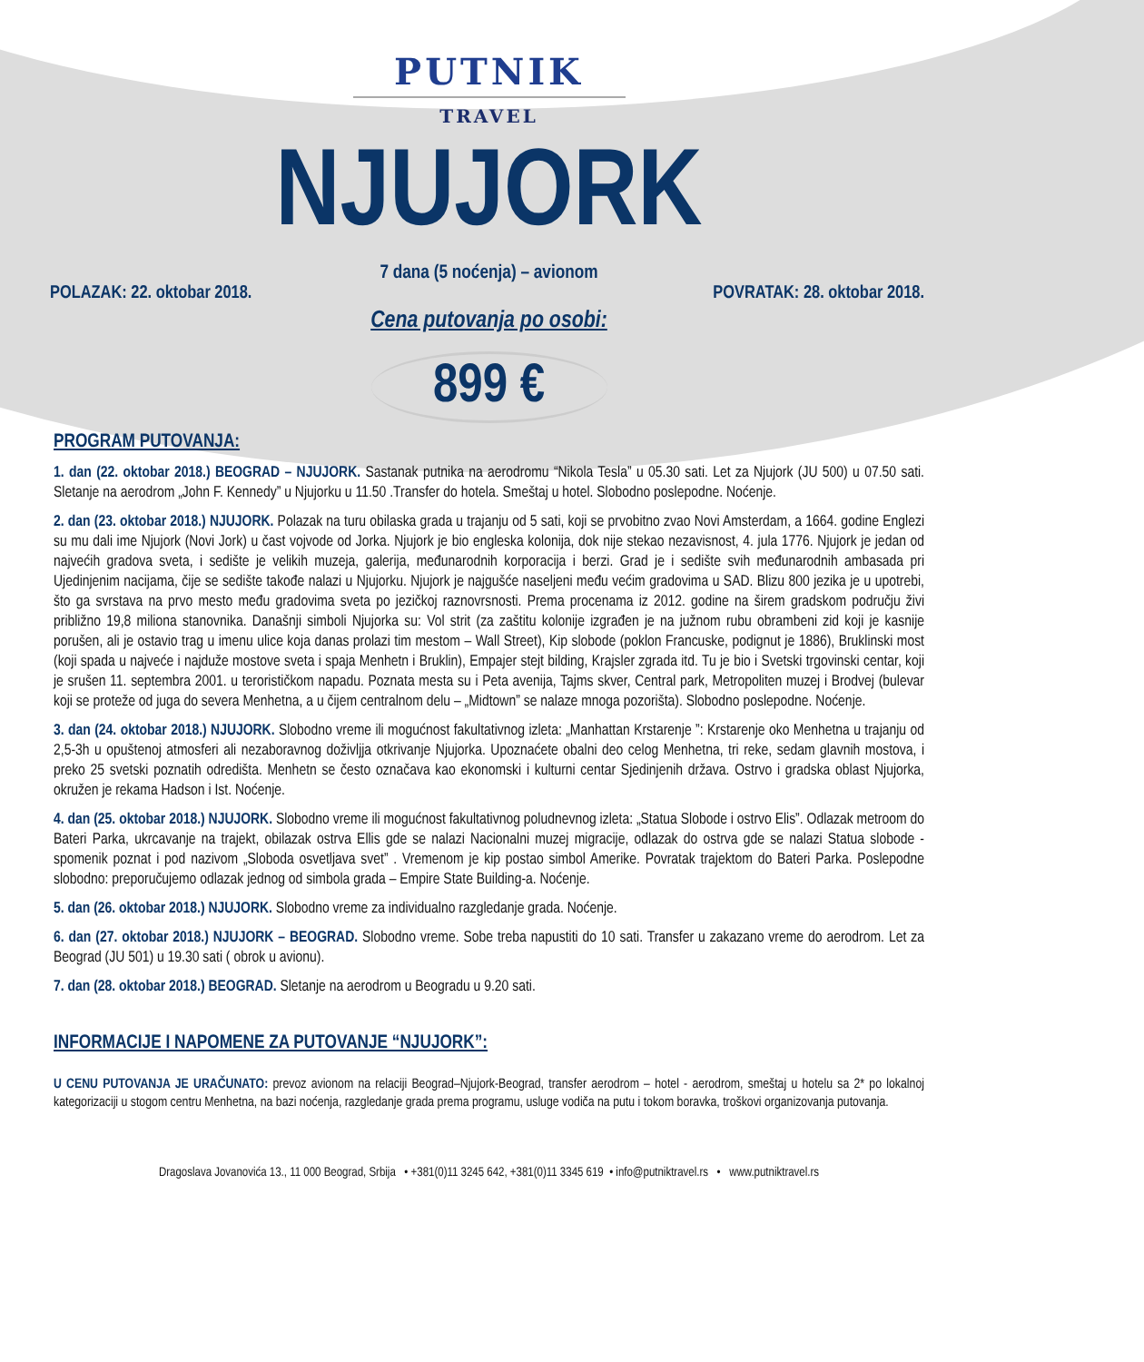PUTNIK
TRAVEL
NJUJORK
7 dana (5 noćenja) – avionom
POLAZAK: 22. oktobar 2018. POVRATAK: 28. oktobar 2018.
Cena putovanja po osobi:
899 €
PROGRAM PUTOVANJA:
1. dan (22. oktobar 2018.) BEOGRAD – NJUJORK. Sastanak putnika na aerodromu “Nikola Tesla” u 05.30 sati. Let za Njujork (JU 500) u 07.50 sati. Sletanje na aerodrom „John F. Kennedy” u Njujorku u 11.50 .Transfer do hotela. Smeštaj u hotel. Slobodno poslepodne. Noćenje.
2. dan (23. oktobar 2018.) NJUJORK. Polazak na turu obilaska grada u trajanju od 5 sati, koji se prvobitno zvao Novi Amsterdam, a 1664. godine Englezi su mu dali ime Njujork (Novi Jork) u čast vojvode od Jorka. Njujork je bio engleska kolonija, dok nije stekao nezavisnost, 4. jula 1776. Njujork je jedan od najvećih gradova sveta, i sedište je velikih muzeja, galerija, međunarodnih korporacija i berzi. Grad je i sedište svih međunarodnih ambasada pri Ujedinjenim nacijama, čije se sedište takođe nalazi u Njujorku. Njujork je najgušće naseljeni među većim gradovima u SAD. Blizu 800 jezika je u upotrebi, što ga svrstava na prvo mesto među gradovima sveta po jezičkoj raznovrsnosti. Prema procenama iz 2012. godine na širem gradskom području živi približno 19,8 miliona stanovnika. Današnji simboli Njujorka su: Vol strit (za zaštitu kolonije izgrađen je na južnom rubu obrambeni zid koji je kasnije porušen, ali je ostavio trag u imenu ulice koja danas prolazi tim mestom – Wall Street), Kip slobode (poklon Francuske, podignut je 1886), Bruklinski most (koji spada u najveće i najduže mostove sveta i spaja Menhetn i Bruklin), Empajer stejt bilding, Krajsler zgrada itd. Tu je bio i Svetski trgovinski centar, koji je srušen 11. septembra 2001. u terorističkom napadu. Poznata mesta su i Peta avenija, Tajms skver, Central park, Metropoliten muzej i Brodvej (bulevar koji se proteže od juga do severa Menhetna, a u čijem centralnom delu – „Midtown” se nalaze mnoga pozorišta). Slobodno poslepodne. Noćenje.
3. dan (24. oktobar 2018.) NJUJORK. Slobodno vreme ili mogućnost fakultativnog izleta: „Manhattan Krstarenje ”: Krstarenje oko Menhetna u trajanju od 2,5-3h u opuštenoj atmosferi ali nezaboravnog doživljja otkrivanje Njujorka. Upoznaćete obalni deo celog Menhetna, tri reke, sedam glavnih mostova, i preko 25 svetski poznatih odredišta. Menhetn se često označava kao ekonomski i kulturni centar Sjedinjenih država. Ostrvo i gradska oblast Njujorka, okružen je rekama Hadson i Ist. Noćenje.
4. dan (25. oktobar 2018.) NJUJORK. Slobodno vreme ili mogućnost fakultativnog poludnevnog izleta: „Statua Slobode i ostrvo Elis”. Odlazak metroom do Bateri Parka, ukrcavanje na trajekt, obilazak ostrva Ellis gde se nalazi Nacionalni muzej migracije, odlazak do ostrva gde se nalazi Statua slobode - spomenik poznat i pod nazivom „Sloboda osvetljava svet” . Vremenom je kip postao simbol Amerike. Povratak trajektom do Bateri Parka. Poslepodne slobodno: preporučujemo odlazak jednog od simbola grada – Empire State Building-a. Noćenje.
5. dan (26. oktobar 2018.) NJUJORK. Slobodno vreme za individualno razgledanje grada. Noćenje.
6. dan (27. oktobar 2018.) NJUJORK – BEOGRAD. Slobodno vreme. Sobe treba napustiti do 10 sati. Transfer u zakazano vreme do aerodrom. Let za Beograd (JU 501) u 19.30 sati ( obrok u avionu).
7. dan (28. oktobar 2018.) BEOGRAD. Sletanje na aerodrom u Beogradu u 9.20 sati.
INFORMACIJE I NAPOMENE ZA PUTOVANJE “NJUJORK”:
U CENU PUTOVANJA JE URAČUNATO: prevoz avionom na relaciji Beograd–Njujork-Beograd, transfer aerodrom – hotel - aerodrom, smeštaj u hotelu sa 2* po lokalnoj kategorizaciji u stogom centru Menhetna, na bazi noćenja, razgledanje grada prema programu, usluge vodiča na putu i tokom boravka, troškovi organizovanja putovanja.
Dragoslava Jovanovića 13., 11 000 Beograd, Srbija • +381(0)11 3245 642, +381(0)11 3345 619 • info@putniktravel.rs • www.putniktravel.rs